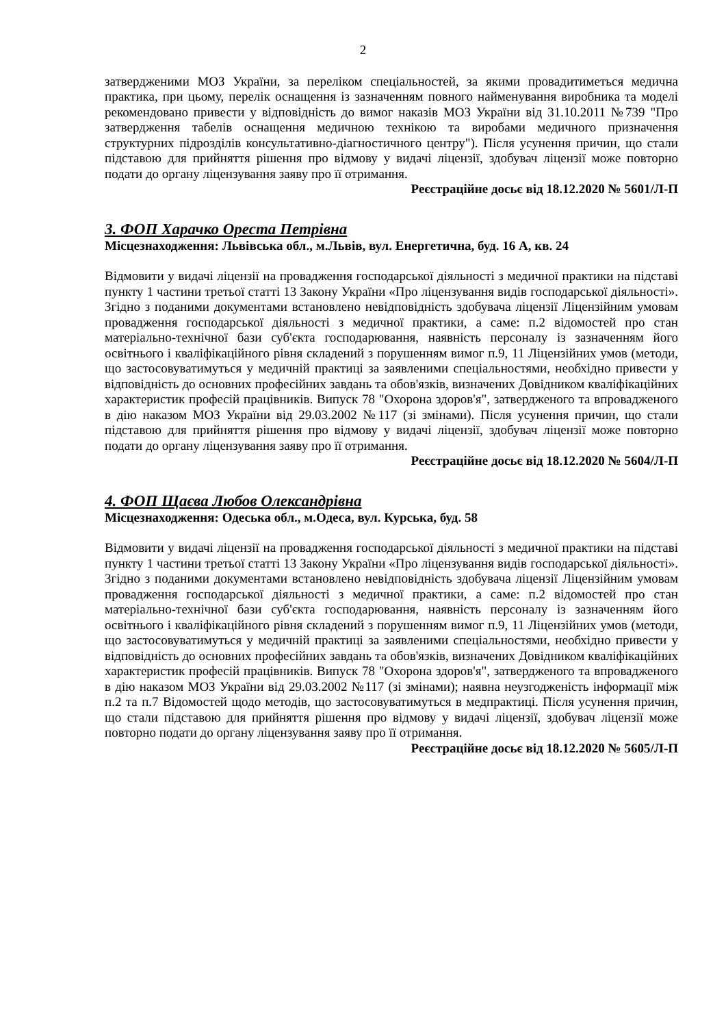2
затвердженими МОЗ України, за переліком спеціальностей, за якими провадитиметься медична практика, при цьому, перелік оснащення із зазначенням повного найменування виробника та моделі рекомендовано привести у відповідність до вимог наказів МОЗ України від 31.10.2011 №739 "Про затвердження табелів оснащення медичною технікою та виробами медичного призначення структурних підрозділів консультативно-діагностичного центру"). Після усунення причин, що стали підставою для прийняття рішення про відмову у видачі ліцензії, здобувач ліцензії може повторно подати до органу ліцензування заяву про її отримання.
Реєстраційне досьє від 18.12.2020 № 5601/Л-П
3. ФОП Харачко Ореста Петрівна
Місцезнаходження: Львівська обл., м.Львів, вул. Енергетична, буд. 16 А, кв. 24
Відмовити у видачі ліцензії на провадження господарської діяльності з медичної практики на підставі пункту 1 частини третьої статті 13 Закону України «Про ліцензування видів господарської діяльності». Згідно з поданими документами встановлено невідповідність здобувача ліцензії Ліцензійним умовам провадження господарської діяльності з медичної практики, а саме: п.2 відомостей про стан матеріально-технічної бази суб'єкта господарювання, наявність персоналу із зазначенням його освітнього і кваліфікаційного рівня складений з порушенням вимог п.9, 11 Ліцензійних умов (методи, що застосовуватимуться у медичній практиці за заявленими спеціальностями, необхідно привести у відповідність до основних професійних завдань та обов'язків, визначених Довідником кваліфікаційних характеристик професій працівників. Випуск 78 "Охорона здоров'я", затвердженого та впровадженого в дію наказом МОЗ України від 29.03.2002 №117 (зі змінами). Після усунення причин, що стали підставою для прийняття рішення про відмову у видачі ліцензії, здобувач ліцензії може повторно подати до органу ліцензування заяву про її отримання.
Реєстраційне досьє від 18.12.2020 № 5604/Л-П
4. ФОП Щаєва Любов Олександрівна
Місцезнаходження: Одеська обл., м.Одеса, вул. Курська, буд. 58
Відмовити у видачі ліцензії на провадження господарської діяльності з медичної практики на підставі пункту 1 частини третьої статті 13 Закону України «Про ліцензування видів господарської діяльності». Згідно з поданими документами встановлено невідповідність здобувача ліцензії Ліцензійним умовам провадження господарської діяльності з медичної практики, а саме: п.2 відомостей про стан матеріально-технічної бази суб'єкта господарювання, наявність персоналу із зазначенням його освітнього і кваліфікаційного рівня складений з порушенням вимог п.9, 11 Ліцензійних умов (методи, що застосовуватимуться у медичній практиці за заявленими спеціальностями, необхідно привести у відповідність до основних професійних завдань та обов'язків, визначених Довідником кваліфікаційних характеристик професій працівників. Випуск 78 "Охорона здоров'я", затвердженого та впровадженого в дію наказом МОЗ України від 29.03.2002 №117 (зі змінами); наявна неузгодженість інформації між п.2 та п.7 Відомостей щодо методів, що застосовуватимуться в медпрактиці. Після усунення причин, що стали підставою для прийняття рішення про відмову у видачі ліцензії, здобувач ліцензії може повторно подати до органу ліцензування заяву про її отримання.
Реєстраційне досьє від 18.12.2020 № 5605/Л-П